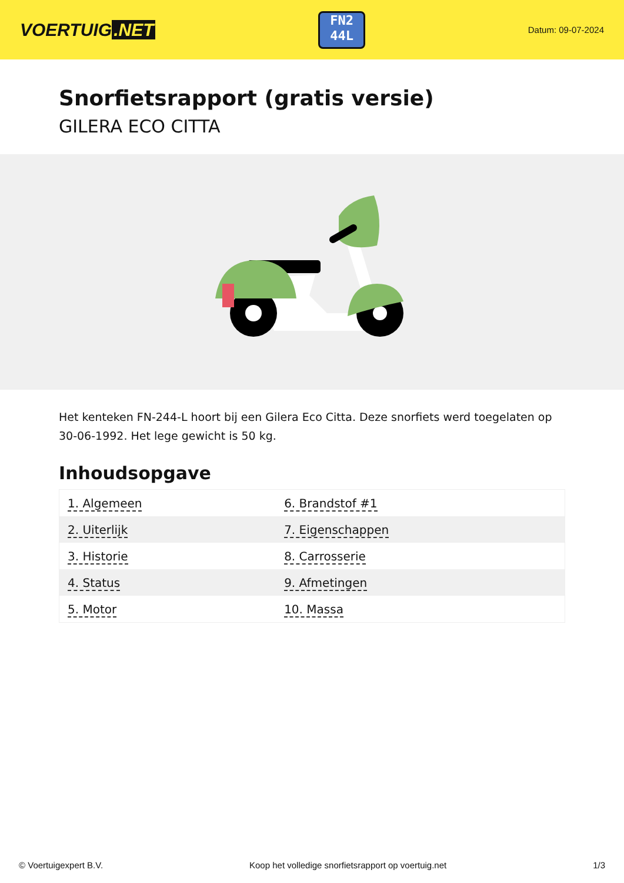VOERTUIG.NET
FN2
44L
Datum: 09-07-2024
Snorfietsrapport (gratis versie)
GILERA ECO CITTA
Het kenteken FN-244-L hoort bij een Gilera Eco Citta. Deze snorfiets werd toegelaten op 30-06-1992. Het lege gewicht is 50 kg.
Inhoudsopgave
| 1. Algemeen | 6. Brandstof #1 |
| 2. Uiterlijk | 7. Eigenschappen |
| 3. Historie | 8. Carrosserie |
| 4. Status | 9. Afmetingen |
| 5. Motor | 10. Massa |
© Voertuigexpert B.V. Koop het volledige snorfietsrapport op voertuig.net 1/3